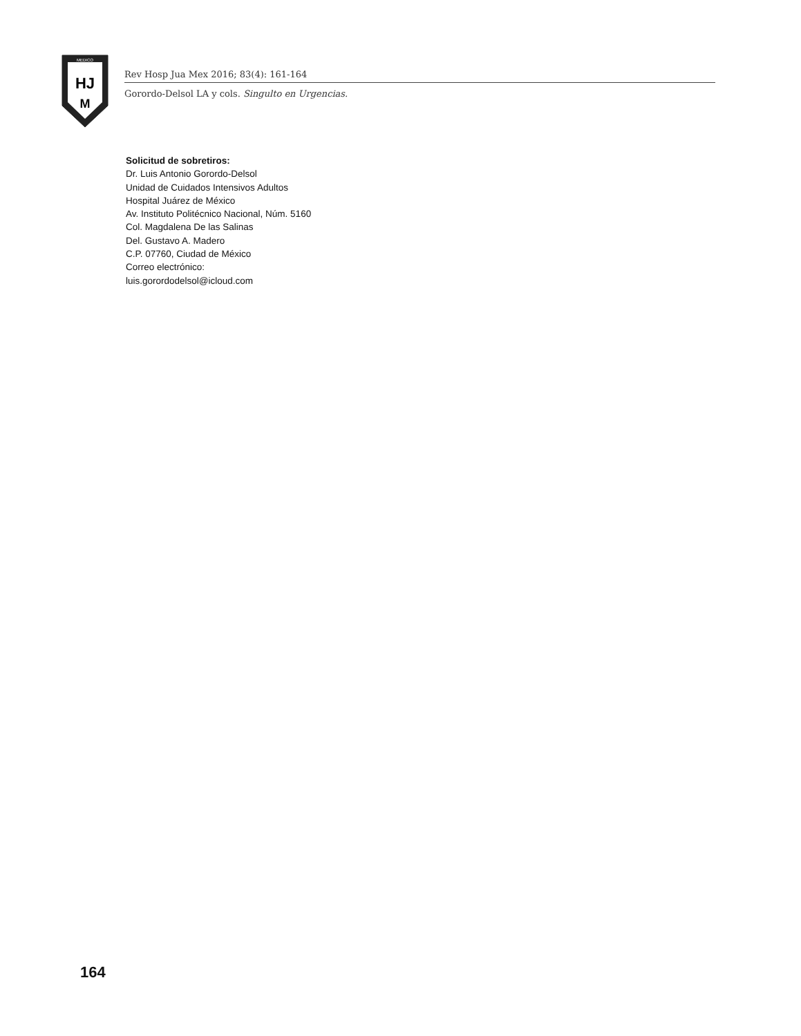MEDICO
HJ
M
Rev Hosp Jua Mex 2016; 83(4): 161-164
Gorordo-Delsol LA y cols. Singulto en Urgencias.
Solicitud de sobretiros:
Dr. Luis Antonio Gorordo-Delsol
Unidad de Cuidados Intensivos Adultos
Hospital Juárez de México
Av. Instituto Politécnico Nacional, Núm. 5160
Col. Magdalena De las Salinas
Del. Gustavo A. Madero
C.P. 07760, Ciudad de México
Correo electrónico:
luis.gorordodelsol@icloud.com
164